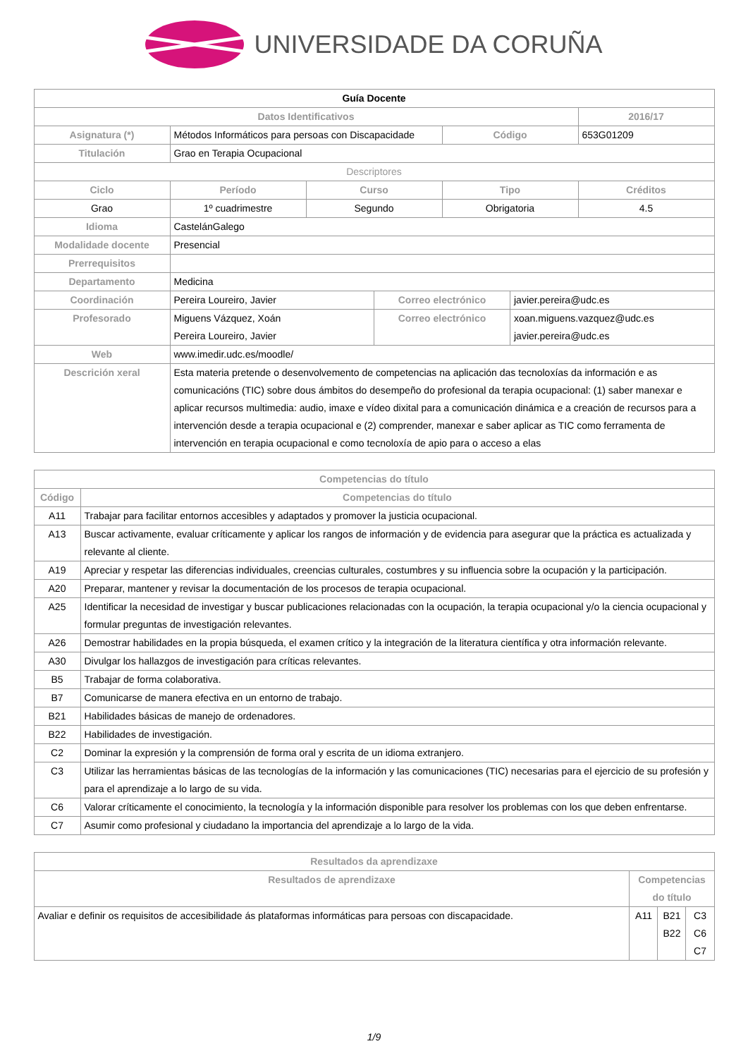UNIVERSIDADE DA CORUÑA
| Guía Docente | | | | | | |
| Datos Identificativos | | | | | | 2016/17 |
| Asignatura (*) | Métodos Informáticos para persoas con Discapacidade | | | Código | | 653G01209 |
| Titulación | Grao en Terapia Ocupacional | | | | | |
| Descriptores | | | | | | |
| Ciclo | Período | Curso | | Tipo | | Créditos |
| Grao | 1º cuadrimestre | Segundo | | Obrigatoria | | 4.5 |
| Idioma | CastelánGalego | | | | | |
| Modalidade docente | Presencial | | | | | |
| Prerrequisitos | | | | | | |
| Departamento | Medicina | | | | | |
| Coordinación | Pereira Loureiro, Javier | | Correo electrónico | | javier.pereira@udc.es | |
| Profesorado | Miguens Vázquez, Xoán Pereira Loureiro, Javier | | Correo electrónico | | xoan.miguens.vazquez@udc.es javier.pereira@udc.es | |
| Web | www.imedir.udc.es/moodle/ | | | | | |
| Descrición xeral | Esta materia pretende o desenvolvemento de competencias na aplicación das tecnoloxías da información e as comunicacións (TIC) sobre dous ámbitos do desempeño do profesional da terapia ocupacional: (1) saber manexar e aplicar recursos multimedia: audio, imaxe e vídeo dixital para a comunicación dinámica e a creación de recursos para a intervención desde a terapia ocupacional e (2) comprender, manexar e saber aplicar as TIC como ferramenta de intervención en terapia ocupacional e como tecnoloxía de apio para o acceso a elas | | | | | |
| Competencias do título | |
| --- | --- |
| Código | Competencias do título |
| A11 | Trabajar para facilitar entornos accesibles y adaptados y promover la justicia ocupacional. |
| A13 | Buscar activamente, evaluar críticamente y aplicar los rangos de información y de evidencia para asegurar que la práctica es actualizada y relevante al cliente. |
| A19 | Apreciar y respetar las diferencias individuales, creencias culturales, costumbres y su influencia sobre la ocupación y la participación. |
| A20 | Preparar, mantener y revisar la documentación de los procesos de terapia ocupacional. |
| A25 | Identificar la necesidad de investigar y buscar publicaciones relacionadas con la ocupación, la terapia ocupacional y/o la ciencia ocupacional y formular preguntas de investigación relevantes. |
| A26 | Demostrar habilidades en la propia búsqueda, el examen crítico y la integración de la literatura científica y otra información relevante. |
| A30 | Divulgar los hallazgos de investigación para críticas relevantes. |
| B5 | Trabajar de forma colaborativa. |
| B7 | Comunicarse de manera efectiva en un entorno de trabajo. |
| B21 | Habilidades básicas de manejo de ordenadores. |
| B22 | Habilidades de investigación. |
| C2 | Dominar la expresión y la comprensión de forma oral y escrita de un idioma extranjero. |
| C3 | Utilizar las herramientas básicas de las tecnologías de la información y las comunicaciones (TIC) necesarias para el ejercicio de su profesión y para el aprendizaje a lo largo de su vida. |
| C6 | Valorar críticamente el conocimiento, la tecnología y la información disponible para resolver los problemas con los que deben enfrentarse. |
| C7 | Asumir como profesional y ciudadano la importancia del aprendizaje a lo largo de la vida. |
| Resultados da aprendizaxe | | | |
| --- | --- | --- | --- |
| Resultados de aprendizaxe | Competencias do título | | |
| Avaliar e definir os requisitos de accesibilidade ás plataformas informáticas para persoas con discapacidade. | A11 | B21 B22 | C3 C6 C7 |
1/9